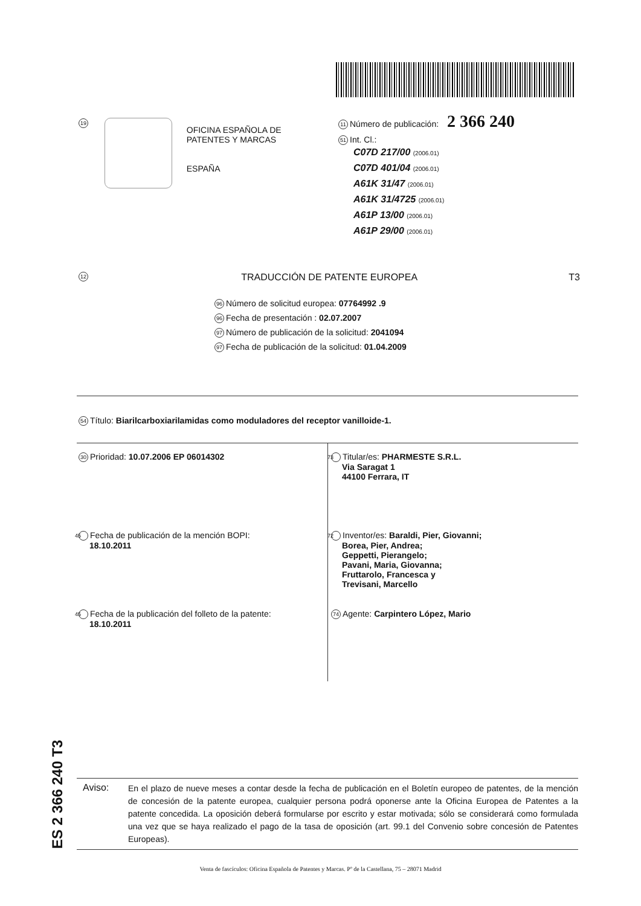19
OFICINA ESPAÑOLA DE
PATENTES Y MARCAS
ESPAÑA
11 Número de publicación: 2 366 240
51 Int. Cl.:
C07D 217/00 (2006.01)
C07D 401/04 (2006.01)
A61K 31/47 (2006.01)
A61K 31/4725 (2006.01)
A61P 13/00 (2006.01)
A61P 29/00 (2006.01)
12 TRADUCCIÓN DE PATENTE EUROPEA T3
96 Número de solicitud europea: 07764992 .9
96 Fecha de presentación : 02.07.2007
97 Número de publicación de la solicitud: 2041094
97 Fecha de publicación de la solicitud: 01.04.2009
54 Título: Biarilcarboxiarilamidas como moduladores del receptor vanilloide-1.
30 Prioridad: 10.07.2006 EP 06014302
45 Fecha de publicación de la mención BOPI:
18.10.2011
45 Fecha de la publicación del folleto de la patente:
18.10.2011
73 Titular/es: PHARMESTE S.R.L.
Via Saragat 1
44100 Ferrara, IT
72 Inventor/es: Baraldi, Pier, Giovanni;
Borea, Pier, Andrea;
Geppetti, Pierangelo;
Pavani, Maria, Giovanna;
Fruttarolo, Francesca y
Trevisani, Marcello
74 Agente: Carpintero López, Mario
ES 2 366 240 T3
Aviso:
En el plazo de nueve meses a contar desde la fecha de publicación en el Boletín europeo de patentes, de la mención de concesión de la patente europea, cualquier persona podrá oponerse ante la Oficina Europea de Patentes a la patente concedida. La oposición deberá formularse por escrito y estar motivada; sólo se considerará como formulada una vez que se haya realizado el pago de la tasa de oposición (art. 99.1 del Convenio sobre concesión de Patentes Europeas).
Venta de fascículos: Oficina Española de Patentes y Marcas. Pº de la Castellana, 75 – 28071 Madrid